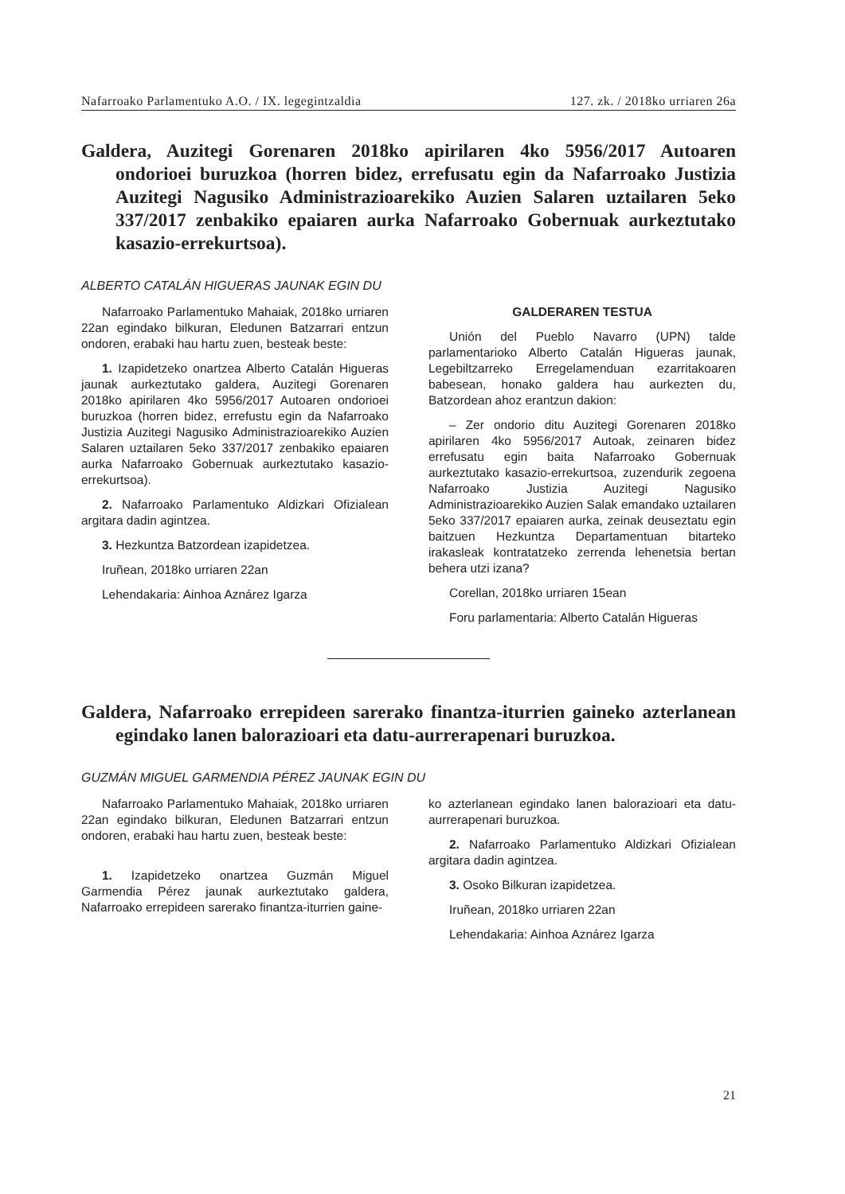Nafarroako Parlamentuko A.O. / IX. legegintzaldia 127. zk. / 2018ko urriaren 26a
Galdera, Auzitegi Gorenaren 2018ko apirilaren 4ko 5956/2017 Autoaren ondorioei buruzkoa (horren bidez, errefusatu egin da Nafarroako Justizia Auzitegi Nagusiko Administrazioarekiko Auzien Salaren uztailaren 5eko 337/2017 zenbakiko epaiaren aurka Nafarroako Gobernuak aurkeztutako kasazio-errekurtsoa).
ALBERTO CATALÁN HIGUERAS JAUNAK EGIN DU
Nafarroako Parlamentuko Mahaiak, 2018ko urriaren 22an egindako bilkuran, Eledunen Batzarrari entzun ondoren, erabaki hau hartu zuen, besteak beste:
1. Izapidetzeko onartzea Alberto Catalán Higueras jaunak aurkeztutako galdera, Auzitegi Gorenaren 2018ko apirilaren 4ko 5956/2017 Autoaren ondorioei buruzkoa (horren bidez, errefustu egin da Nafarroako Justizia Auzitegi Nagusiko Administrazioarekiko Auzien Salaren uztailaren 5eko 337/2017 zenbakiko epaiaren aurka Nafarroako Gobernuak aurkeztutako kasazio-errekurtsoa).
2. Nafarroako Parlamentuko Aldizkari Ofizialean argitara dadin agintzea.
3. Hezkuntza Batzordean izapidetzea.
Iruñean, 2018ko urriaren 22an
Lehendakaria: Ainhoa Aznárez Igarza
GALDERAREN TESTUA
Unión del Pueblo Navarro (UPN) talde parlamentarioko Alberto Catalán Higueras jaunak, Legebiltzarreko Erregelamenduan ezarritakoaren babesean, honako galdera hau aurkezten du, Batzordean ahoz erantzun dakion:
– Zer ondorio ditu Auzitegi Gorenaren 2018ko apirilaren 4ko 5956/2017 Autoak, zeinaren bidez errefusatu egin baita Nafarroako Gobernuak aurkeztutako kasazio-errekurtsoa, zuzendurik zegoena Nafarroako Justizia Auzitegi Nagusiko Administrazioarekiko Auzien Salak emandako uztailaren 5eko 337/2017 epaiaren aurka, zeinak deuseztatu egin baitzuen Hezkuntza Departamentuan bitarteko irakasleak kontratatzeko zerrenda lehenetsia bertan behera utzi izana?
Corellan, 2018ko urriaren 15ean
Foru parlamentaria: Alberto Catalán Higueras
Galdera, Nafarroako errepideen sarerako finantza-iturrien gaineko azterlanean egindako lanen balorazioari eta datu-aurrerapenari buruzkoa.
GUZMÁN MIGUEL GARMENDIA PÉREZ JAUNAK EGIN DU
Nafarroako Parlamentuko Mahaiak, 2018ko urriaren 22an egindako bilkuran, Eledunen Batzarrari entzun ondoren, erabaki hau hartu zuen, besteak beste:
1. Izapidetzeko onartzea Guzmán Miguel Garmendia Pérez jaunak aurkeztutako galdera, Nafarroako errepideen sarerako finantza-iturrien gaine-
ko azterlanean egindako lanen balorazioari eta datu-aurrerapenari buruzkoa.
2. Nafarroako Parlamentuko Aldizkari Ofizialean argitara dadin agintzea.
3. Osoko Bilkuran izapidetzea.
Iruñean, 2018ko urriaren 22an
Lehendakaria: Ainhoa Aznárez Igarza
21